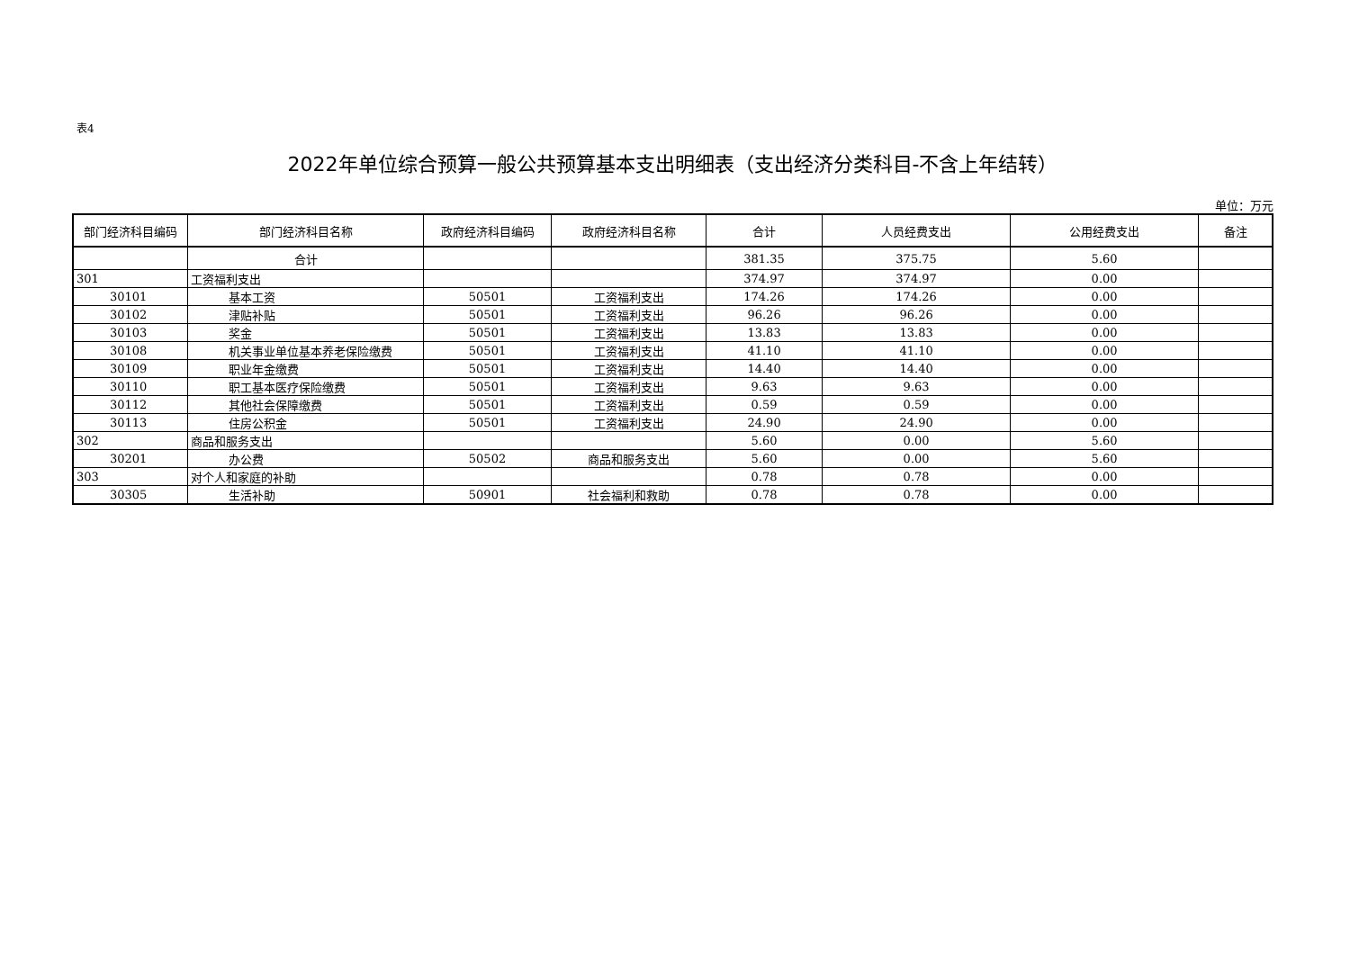表4
2022年单位综合预算一般公共预算基本支出明细表（支出经济分类科目-不含上年结转）
单位：万元
| 部门经济科目编码 | 部门经济科目名称 | 政府经济科目编码 | 政府经济科目名称 | 合计 | 人员经费支出 | 公用经费支出 | 备注 |
| --- | --- | --- | --- | --- | --- | --- | --- |
| | 合计 | | | 381.35 | 375.75 | 5.60 | |
| 301 | 工资福利支出 | | | 374.97 | 374.97 | 0.00 | |
| 30101 | 基本工资 | 50501 | 工资福利支出 | 174.26 | 174.26 | 0.00 | |
| 30102 | 津贴补贴 | 50501 | 工资福利支出 | 96.26 | 96.26 | 0.00 | |
| 30103 | 奖金 | 50501 | 工资福利支出 | 13.83 | 13.83 | 0.00 | |
| 30108 | 机关事业单位基本养老保险缴费 | 50501 | 工资福利支出 | 41.10 | 41.10 | 0.00 | |
| 30109 | 职业年金缴费 | 50501 | 工资福利支出 | 14.40 | 14.40 | 0.00 | |
| 30110 | 职工基本医疗保险缴费 | 50501 | 工资福利支出 | 9.63 | 9.63 | 0.00 | |
| 30112 | 其他社会保障缴费 | 50501 | 工资福利支出 | 0.59 | 0.59 | 0.00 | |
| 30113 | 住房公积金 | 50501 | 工资福利支出 | 24.90 | 24.90 | 0.00 | |
| 302 | 商品和服务支出 | | | 5.60 | 0.00 | 5.60 | |
| 30201 | 办公费 | 50502 | 商品和服务支出 | 5.60 | 0.00 | 5.60 | |
| 303 | 对个人和家庭的补助 | | | 0.78 | 0.78 | 0.00 | |
| 30305 | 生活补助 | 50901 | 社会福利和救助 | 0.78 | 0.78 | 0.00 | |